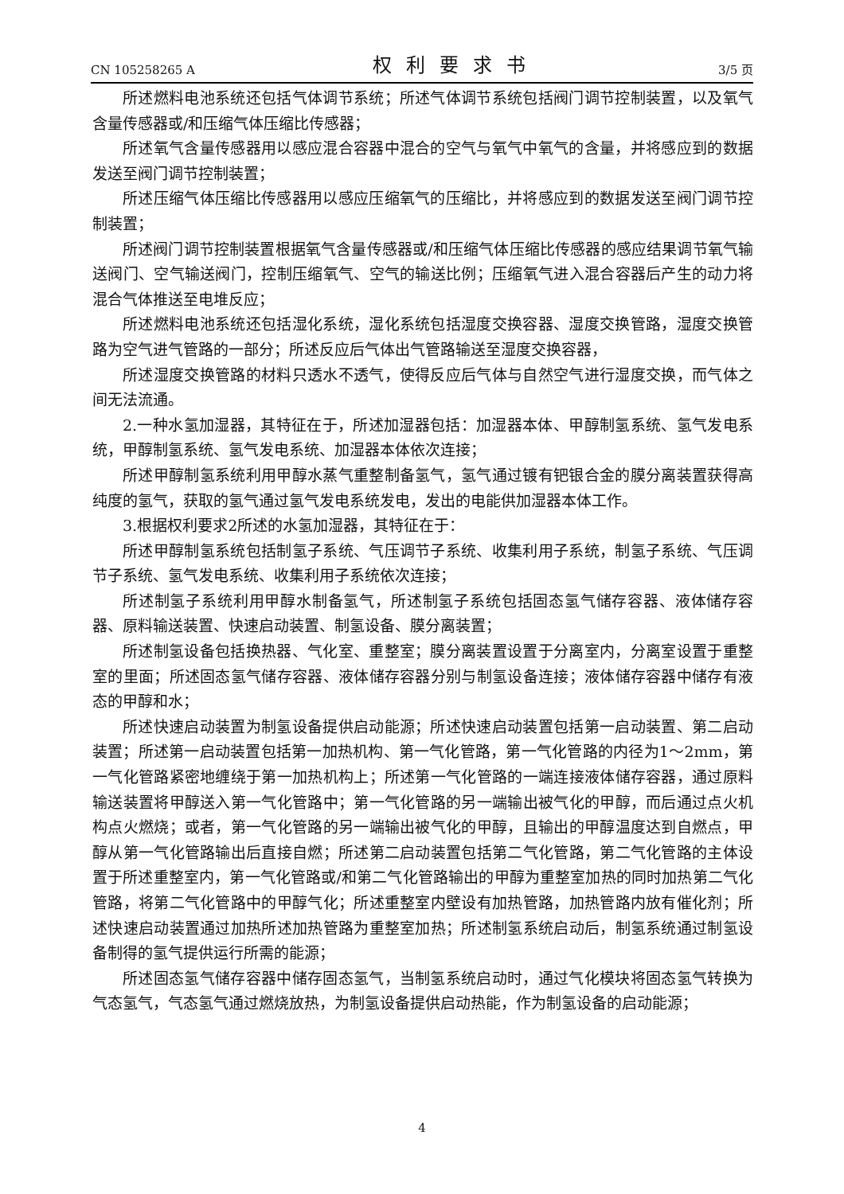CN 105258265 A 权利要求书 3/5 页
所述燃料电池系统还包括气体调节系统；所述气体调节系统包括阀门调节控制装置，以及氧气含量传感器或/和压缩气体压缩比传感器；
所述氧气含量传感器用以感应混合容器中混合的空气与氧气中氧气的含量，并将感应到的数据发送至阀门调节控制装置；
所述压缩气体压缩比传感器用以感应压缩氧气的压缩比，并将感应到的数据发送至阀门调节控制装置；
所述阀门调节控制装置根据氧气含量传感器或/和压缩气体压缩比传感器的感应结果调节氧气输送阀门、空气输送阀门，控制压缩氧气、空气的输送比例；压缩氧气进入混合容器后产生的动力将混合气体推送至电堆反应；
所述燃料电池系统还包括湿化系统，湿化系统包括湿度交换容器、湿度交换管路，湿度交换管路为空气进气管路的一部分；所述反应后气体出气管路输送至湿度交换容器，
所述湿度交换管路的材料只透水不透气，使得反应后气体与自然空气进行湿度交换，而气体之间无法流通。
2.一种水氢加湿器，其特征在于，所述加湿器包括：加湿器本体、甲醇制氢系统、氢气发电系统，甲醇制氢系统、氢气发电系统、加湿器本体依次连接；
所述甲醇制氢系统利用甲醇水蒸气重整制备氢气，氢气通过镀有钯银合金的膜分离装置获得高纯度的氢气，获取的氢气通过氢气发电系统发电，发出的电能供加湿器本体工作。
3.根据权利要求2所述的水氢加湿器，其特征在于：
所述甲醇制氢系统包括制氢子系统、气压调节子系统、收集利用子系统，制氢子系统、气压调节子系统、氢气发电系统、收集利用子系统依次连接；
所述制氢子系统利用甲醇水制备氢气，所述制氢子系统包括固态氢气储存容器、液体储存容器、原料输送装置、快速启动装置、制氢设备、膜分离装置；
所述制氢设备包括换热器、气化室、重整室；膜分离装置设置于分离室内，分离室设置于重整室的里面；所述固态氢气储存容器、液体储存容器分别与制氢设备连接；液体储存容器中储存有液态的甲醇和水；
所述快速启动装置为制氢设备提供启动能源；所述快速启动装置包括第一启动装置、第二启动装置；所述第一启动装置包括第一加热机构、第一气化管路，第一气化管路的内径为1～2mm，第一气化管路紧密地缠绕于第一加热机构上；所述第一气化管路的一端连接液体储存容器，通过原料输送装置将甲醇送入第一气化管路中；第一气化管路的另一端输出被气化的甲醇，而后通过点火机构点火燃烧；或者，第一气化管路的另一端输出被气化的甲醇，且输出的甲醇温度达到自燃点，甲醇从第一气化管路输出后直接自燃；所述第二启动装置包括第二气化管路，第二气化管路的主体设置于所述重整室内，第一气化管路或/和第二气化管路输出的甲醇为重整室加热的同时加热第二气化管路，将第二气化管路中的甲醇气化；所述重整室内壁设有加热管路，加热管路内放有催化剂；所述快速启动装置通过加热所述加热管路为重整室加热；所述制氢系统启动后，制氢系统通过制氢设备制得的氢气提供运行所需的能源；
所述固态氢气储存容器中储存固态氢气，当制氢系统启动时，通过气化模块将固态氢气转换为气态氢气，气态氢气通过燃烧放热，为制氢设备提供启动热能，作为制氢设备的启动能源；
4